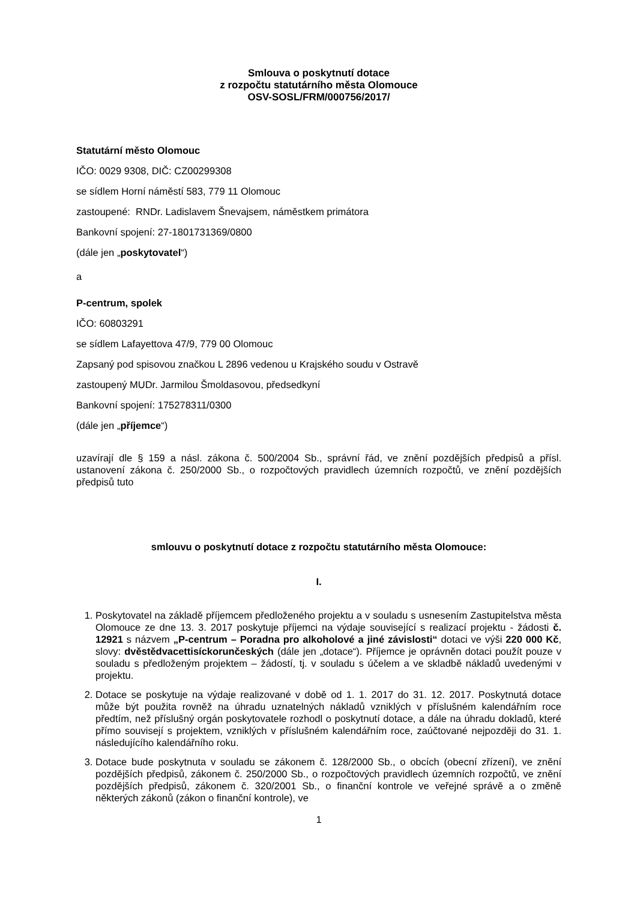Smlouva o poskytnutí dotace
z rozpočtu statutárního města Olomouce
OSV-SOSL/FRM/000756/2017/
Statutární město Olomouc
IČO: 0029 9308, DIČ: CZ00299308
se sídlem Horní náměstí 583, 779 11 Olomouc
zastoupené: RNDr. Ladislavem Šnevajsem, náměstkem primátora
Bankovní spojení: 27-1801731369/0800
(dále jen „poskytovatel“)
a
P-centrum, spolek
IČO: 60803291
se sídlem Lafayettova 47/9, 779 00 Olomouc
Zapsaný pod spisovou značkou L 2896 vedenou u Krajského soudu v Ostravě
zastoupený MUDr. Jarmilou Šmoldasovou, předsedkyní
Bankovní spojení: 175278311/0300
(dále jen „příjemce“)
uzavírají dle § 159 a násl. zákona č. 500/2004 Sb., správní řád, ve znění pozdějších předpisů a přísl. ustanovení zákona č. 250/2000 Sb., o rozpočtových pravidlech územních rozpočtů, ve znění pozdějších předpisů tuto
smlouvu o poskytnutí dotace z rozpočtu statutárního města Olomouce:
I.
1. Poskytovatel na základě příjemcem předloženého projektu a v souladu s usnesením Zastupitelstva města Olomouce ze dne 13. 3. 2017 poskytuje příjemci na výdaje související s realizací projektu - žádosti č. 12921 s názvem „P-centrum – Poradna pro alkoholové a jiné závislosti“ dotaci ve výši 220 000 Kč, slovy: dvěstědvacettisíckorunčeských (dále jen „dotace“). Příjemce je oprávněn dotaci použít pouze v souladu s předloženým projektem – žádostí, tj. v souladu s účelem a ve skladbě nákladů uvedenými v projektu.
2. Dotace se poskytuje na výdaje realizované v době od 1. 1. 2017 do 31. 12. 2017. Poskytnutá dotace může být použita rovněž na úhradu uznatelných nákladů vzniklých v příslušném kalendářním roce předtím, než příslušný orgán poskytovatele rozhodl o poskytnutí dotace, a dále na úhradu dokladů, které přímo souvisejí s projektem, vzniklých v příslušném kalendářním roce, zaúčtované nejpozději do 31. 1. následujícího kalendářního roku.
3. Dotace bude poskytnuta v souladu se zákonem č. 128/2000 Sb., o obcích (obecní zřízení), ve znění pozdějších předpisů, zákonem č. 250/2000 Sb., o rozpočtových pravidlech územních rozpočtů, ve znění pozdějších předpisů, zákonem č. 320/2001 Sb., o finanční kontrole ve veřejné správě a o změně některých zákonů (zákon o finanční kontrole), ve
1